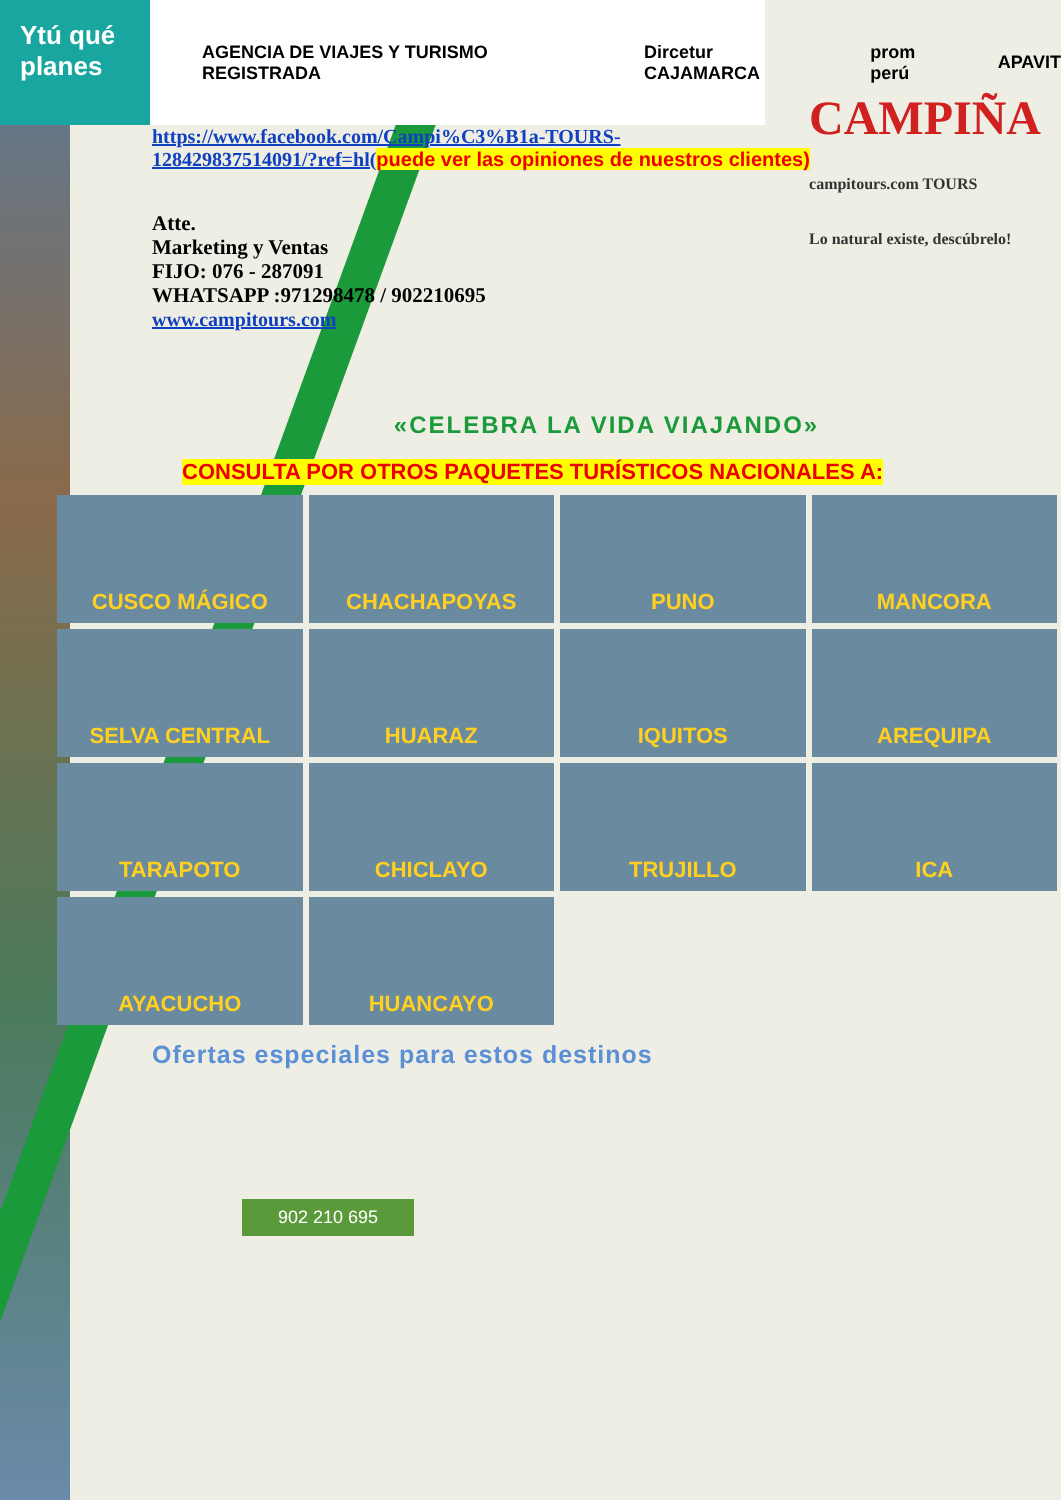Ytú qué planes
CAMPIÑA
campitours.com TOURS
Lo natural existe, descúbrelo!
AGENCIA DE VIAJES Y TURISMO REGISTRADA Dircetur CAJAMARCA prom perú APAVIT
https://www.facebook.com/Campi%C3%B1a-TOURS-
128429837514091/?ref=hl(puede ver las opiniones de nuestros clientes)
Atte.
Marketing y Ventas
FIJO: 076 - 287091
WHATSAPP :971298478 / 902210695
www.campitours.com
«CELEBRA LA VIDA VIAJANDO»
CONSULTA POR OTROS PAQUETES TURÍSTICOS NACIONALES A:
CUSCO MÁGICO
CHACHAPOYAS
PUNO
MANCORA
SELVA CENTRAL
HUARAZ
IQUITOS
AREQUIPA
TARAPOTO
CHICLAYO
TRUJILLO
ICA
AYACUCHO
HUANCAYO
Ofertas especiales para estos destinos
902 210 695